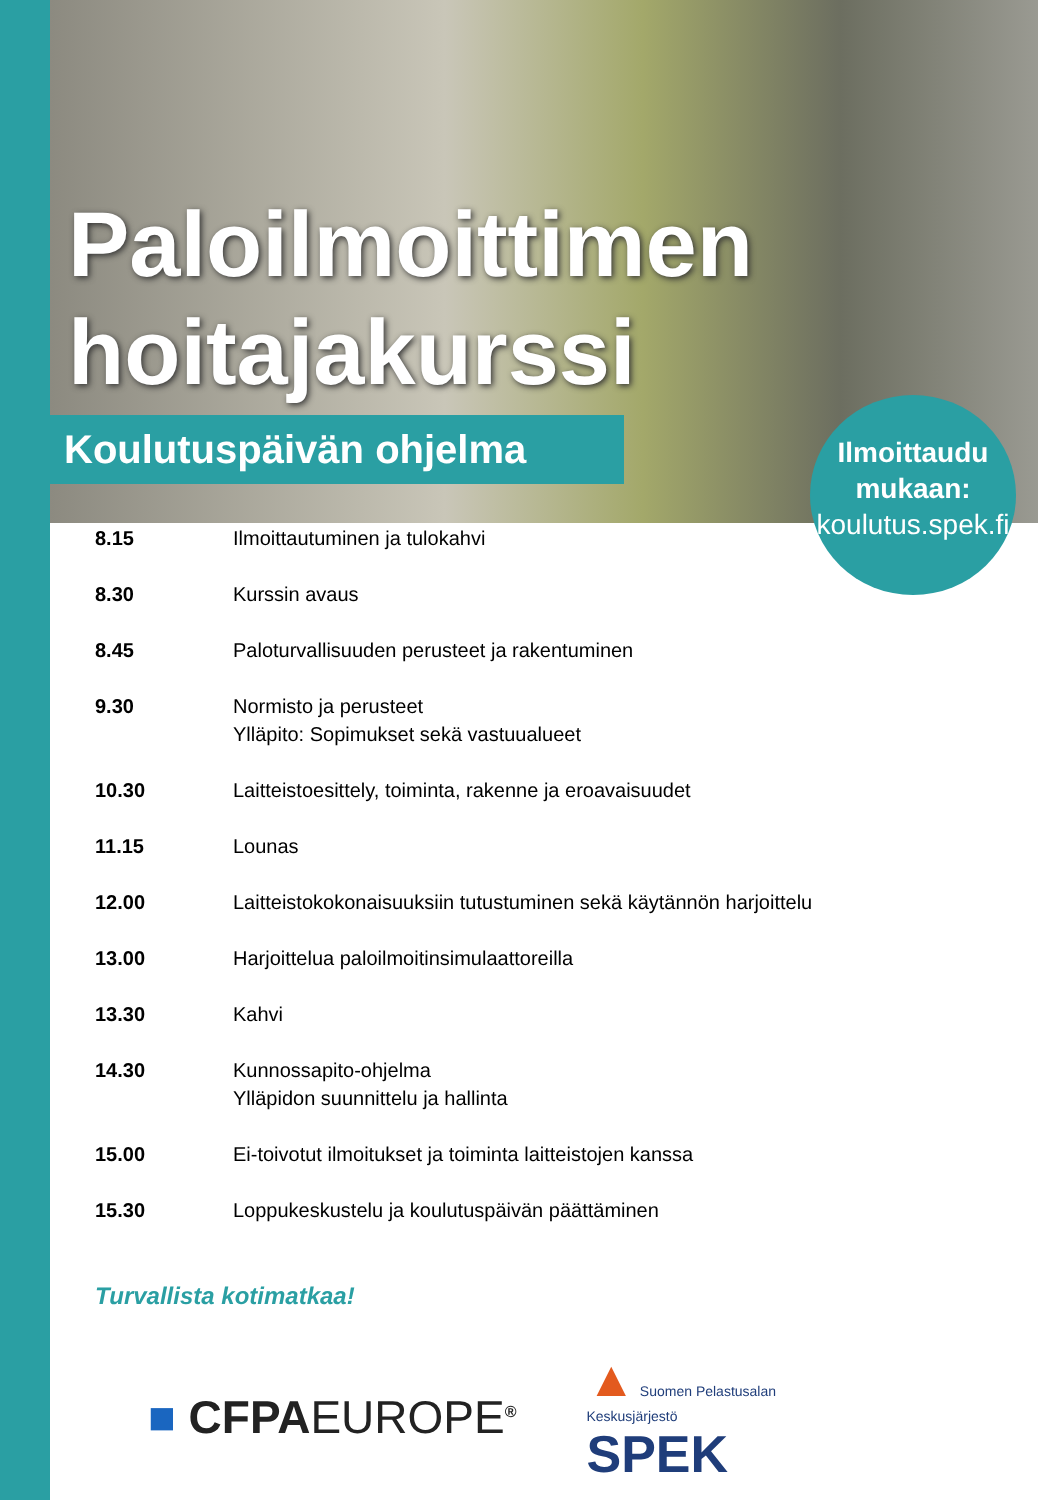Paloilmoittimen
hoitajakurssi
Koulutuspäivän ohjelma
Ilmoittaudu
mukaan:
koulutus.spek.fi
| 8.15 | Ilmoittautuminen ja tulokahvi |
| 8.30 | Kurssin avaus |
| 8.45 | Paloturvallisuuden perusteet ja rakentuminen |
| 9.30 | Normisto ja perusteet Ylläpito: Sopimukset sekä vastuualueet |
| 10.30 | Laitteistoesittely, toiminta, rakenne ja eroavaisuudet |
| 11.15 | Lounas |
| 12.00 | Laitteistokokonaisuuksiin tutustuminen sekä käytännön harjoittelu |
| 13.00 | Harjoittelua paloilmoitinsimulaattoreilla |
| 13.30 | Kahvi |
| 14.30 | Kunnossapito-ohjelma Ylläpidon suunnittelu ja hallinta |
| 15.00 | Ei-toivotut ilmoitukset ja toiminta laitteistojen kanssa |
| 15.30 | Loppukeskustelu ja koulutuspäivän päättäminen |
Turvallista kotimatkaa!
■ CFPAEUROPE<sup>®</sup>
▲ Suomen Pelastusalan
Keskusjärjestö
SPEK